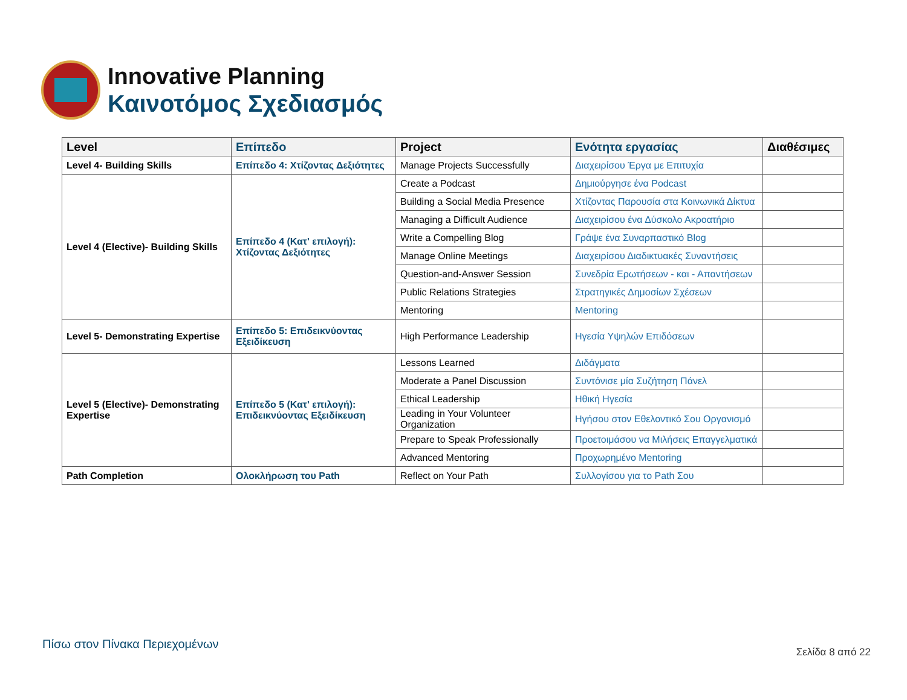Innovative Planning
Καινοτόμος Σχεδιασμός
| Level | Επίπεδο | Project | Ενότητα εργασίας | Διαθέσιμες |
| --- | --- | --- | --- | --- |
| Level 4- Building Skills | Επίπεδο 4: Χτίζοντας Δεξιότητες | Manage Projects Successfully | Διαχειρίσου Έργα με Επιτυχία | |
| Level 4 (Elective)- Building Skills | Επίπεδο 4 (Κατ' επιλογή): Χτίζοντας Δεξιότητες | Create a Podcast | Δημιούργησε ένα Podcast | |
| | | Building a Social Media Presence | Χτίζοντας Παρουσία στα Κοινωνικά Δίκτυα | |
| | | Managing a Difficult Audience | Διαχειρίσου ένα Δύσκολο Ακροατήριο | |
| | | Write a Compelling Blog | Γράψε ένα Συναρπαστικό Blog | |
| | | Manage Online Meetings | Διαχειρίσου Διαδικτυακές Συναντήσεις | |
| | | Question-and-Answer Session | Συνεδρία Ερωτήσεων - και - Απαντήσεων | |
| | | Public Relations Strategies | Στρατηγικές Δημοσίων Σχέσεων | |
| | | Mentoring | Mentoring | |
| Level 5- Demonstrating Expertise | Επίπεδο 5: Επιδεικνύοντας Εξειδίκευση | High Performance Leadership | Ηγεσία Υψηλών Επιδόσεων | |
| Level 5 (Elective)- Demonstrating Expertise | Επίπεδο 5 (Κατ' επιλογή): Επιδεικνύοντας Εξειδίκευση | Lessons Learned | Διδάγματα | |
| | | Moderate a Panel Discussion | Συντόνισε μία Συζήτηση Πάνελ | |
| | | Ethical Leadership | Ηθική Ηγεσία | |
| | | Leading in Your Volunteer Organization | Ηγήσου στον Εθελοντικό Σου Οργανισμό | |
| | | Prepare to Speak Professionally | Προετοιμάσου να Μιλήσεις Επαγγελματικά | |
| | | Advanced Mentoring | Προχωρημένο Mentoring | |
| Path Completion | Ολοκλήρωση του Path | Reflect on Your Path | Συλλογίσου για το Path Σου | |
Πίσω στον Πίνακα Περιεχομένων
Σελίδα 8 από 22